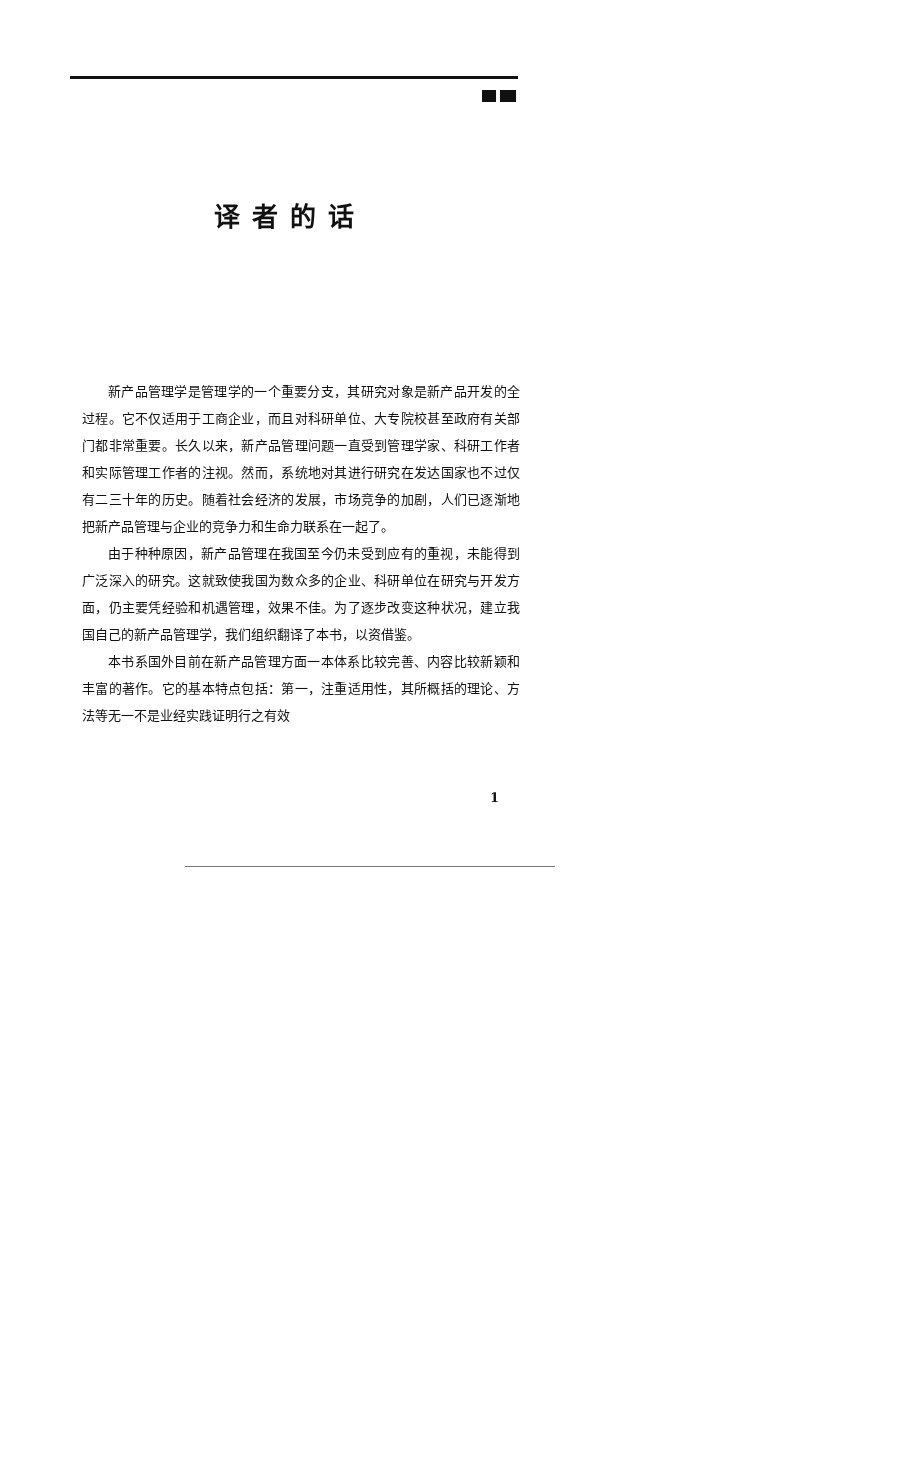译者的话
新产品管理学是管理学的一个重要分支，其研究对象是新产品开发的全过程。它不仅适用于工商企业，而且对科研单位、大专院校甚至政府有关部门都非常重要。长久以来，新产品管理问题一直受到管理学家、科研工作者和实际管理工作者的注视。然而，系统地对其进行研究在发达国家也不过仅有二三十年的历史。随着社会经济的发展，市场竞争的加剧，人们已逐渐地把新产品管理与企业的竞争力和生命力联系在一起了。
由于种种原因，新产品管理在我国至今仍未受到应有的重视，未能得到广泛深入的研究。这就致使我国为数众多的企业、科研单位在研究与开发方面，仍主要凭经验和机遇管理，效果不佳。为了逐步改变这种状况，建立我国自己的新产品管理学，我们组织翻译了本书，以资借鉴。
本书系国外目前在新产品管理方面一本体系比较完善、内容比较新颖和丰富的著作。它的基本特点包括：第一，注重适用性，其所概括的理论、方法等无一不是业经实践证明行之有效
1